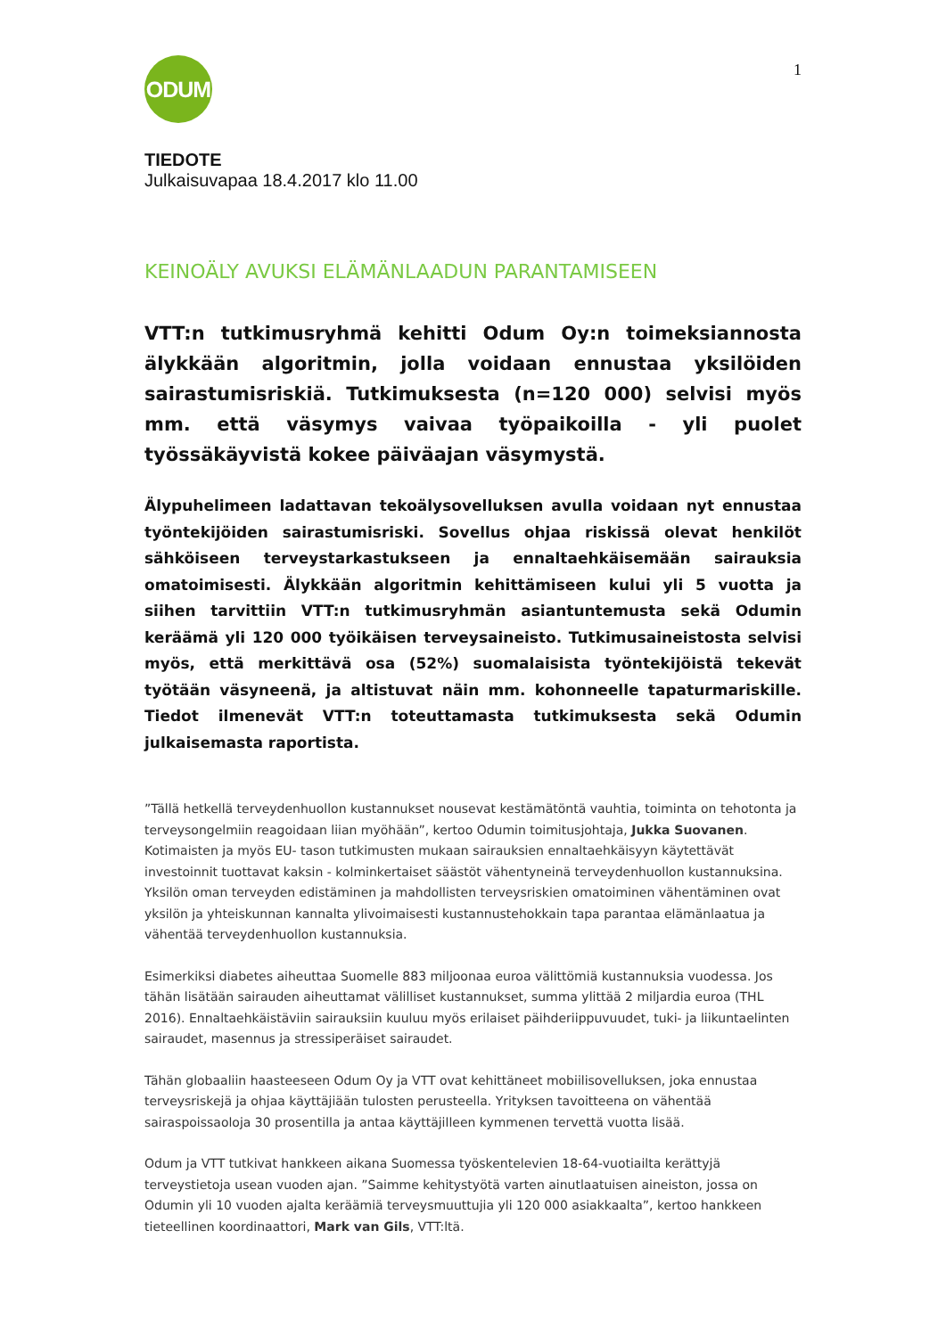ODUM
1
TIEDOTE
Julkaisuvapaa 18.4.2017 klo 11.00
KEINOÄLY AVUKSI ELÄMÄNLAADUN PARANTAMISEEN
VTT:n tutkimusryhmä kehitti Odum Oy:n toimeksiannosta älykkään algoritmin, jolla voidaan ennustaa yksilöiden sairastumisriskiä. Tutkimuksesta (n=120 000) selvisi myös mm. että väsymys vaivaa työpaikoilla - yli puolet työssäkäyvistä kokee päiväajan väsymystä.
Älypuhelimeen ladattavan tekoälysovelluksen avulla voidaan nyt ennustaa työntekijöiden sairastumisriski. Sovellus ohjaa riskissä olevat henkilöt sähköiseen terveystarkastukseen ja ennaltaehkäisemään sairauksia omatoimisesti. Älykkään algoritmin kehittämiseen kului yli 5 vuotta ja siihen tarvittiin VTT:n tutkimusryhmän asiantuntemusta sekä Odumin keräämä yli 120 000 työikäisen terveysaineisto. Tutkimusaineistosta selvisi myös, että merkittävä osa (52%) suomalaisista työntekijöistä tekevät työtään väsyneenä, ja altistuvat näin mm. kohonneelle tapaturmariskille. Tiedot ilmenevät VTT:n toteuttamasta tutkimuksesta sekä Odumin julkaisemasta raportista.
”Tällä hetkellä terveydenhuollon kustannukset nousevat kestämätöntä vauhtia, toiminta on tehotonta ja terveysongelmiin reagoidaan liian myöhään”, kertoo Odumin toimitusjohtaja, Jukka Suovanen. Kotimaisten ja myös EU- tason tutkimusten mukaan sairauksien ennaltaehkäisyyn käytettävät investoinnit tuottavat kaksin - kolminkertaiset säästöt vähentyneinä terveydenhuollon kustannuksina. Yksilön oman terveyden edistäminen ja mahdollisten terveysriskien omatoiminen vähentäminen ovat yksilön ja yhteiskunnan kannalta ylivoimaisesti kustannustehokkain tapa parantaa elämänlaatua ja vähentää terveydenhuollon kustannuksia.
Esimerkiksi diabetes aiheuttaa Suomelle 883 miljoonaa euroa välittömiä kustannuksia vuodessa. Jos tähän lisätään sairauden aiheuttamat välilliset kustannukset, summa ylittää 2 miljardia euroa (THL 2016). Ennaltaehkäistäviin sairauksiin kuuluu myös erilaiset päihderiippuvuudet, tuki- ja liikuntaelinten sairaudet, masennus ja stressiperäiset sairaudet.
Tähän globaaliin haasteeseen Odum Oy ja VTT ovat kehittäneet mobiilisovelluksen, joka ennustaa terveysriskejä ja ohjaa käyttäjiään tulosten perusteella. Yrityksen tavoitteena on vähentää sairaspoissaoloja 30 prosentilla ja antaa käyttäjilleen kymmenen tervettä vuotta lisää.
Odum ja VTT tutkivat hankkeen aikana Suomessa työskentelevien 18-64-vuotiailta kerättyjä terveystietoja usean vuoden ajan. ”Saimme kehitystyötä varten ainutlaatuisen aineiston, jossa on Odumin yli 10 vuoden ajalta keräämiä terveysmuuttujia yli 120 000 asiakkaalta”, kertoo hankkeen tieteellinen koordinaattori, Mark van Gils, VTT:ltä.